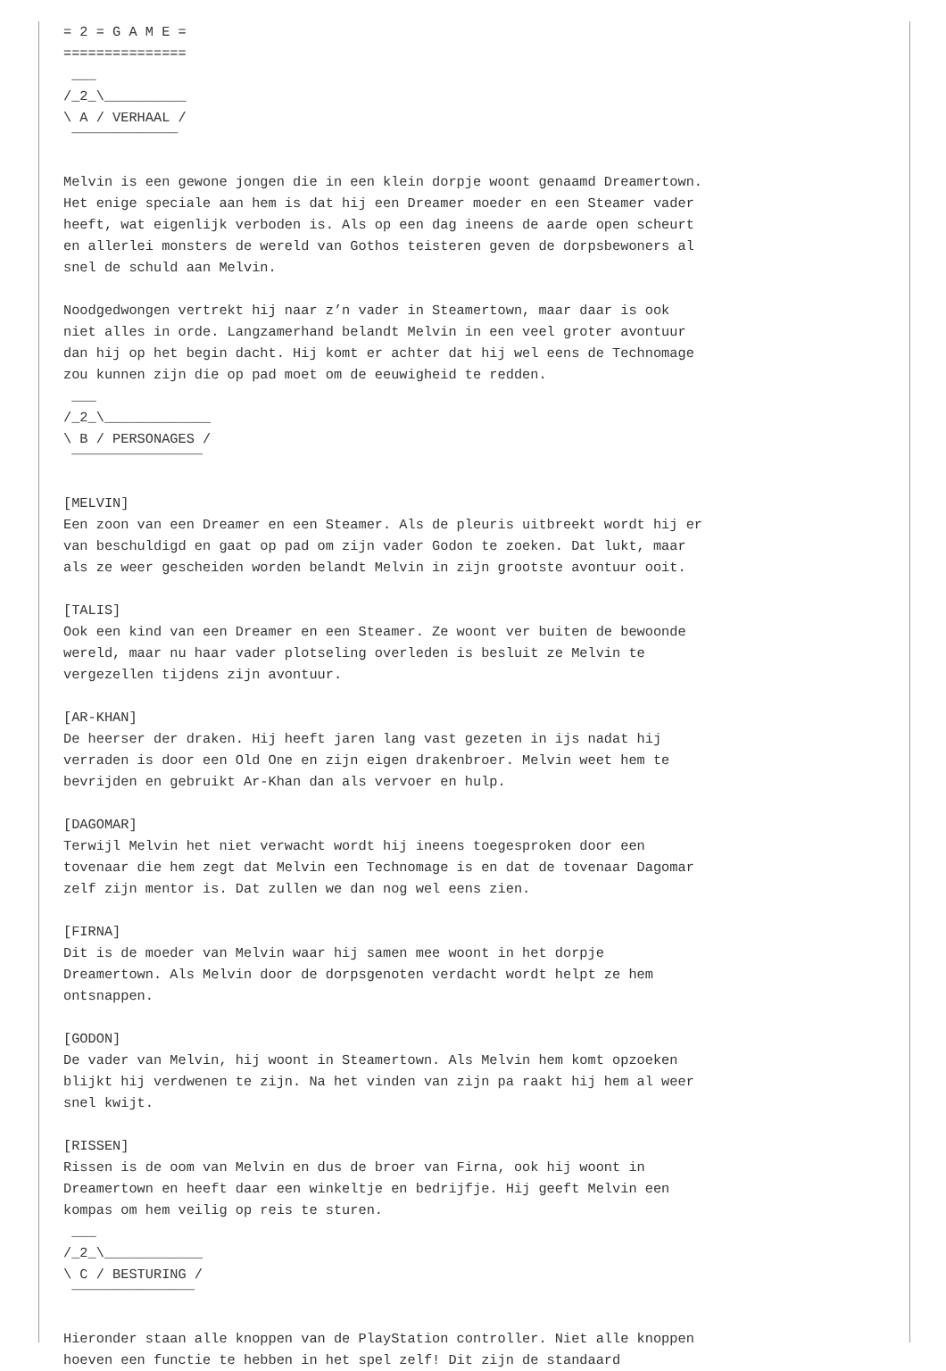= 2 = G A M E =
===============
 ___
/_2_\__________
\ A / VERHAAL /
 ‾‾‾‾‾‾‾‾‾‾‾‾‾

Melvin is een gewone jongen die in een klein dorpje woont genaamd Dreamertown.
Het enige speciale aan hem is dat hij een Dreamer moeder en een Steamer vader
heeft, wat eigenlijk verboden is. Als op een dag ineens de aarde open scheurt
en allerlei monsters de wereld van Gothos teisteren geven de dorpsbewoners al
snel de schuld aan Melvin.

Noodgedwongen vertrekt hij naar z’n vader in Steamertown, maar daar is ook
niet alles in orde. Langzamerhand belandt Melvin in een veel groter avontuur
dan hij op het begin dacht. Hij komt er achter dat hij wel eens de Technomage
zou kunnen zijn die op pad moet om de eeuwigheid te redden.
 ___
/_2_\_____________
\ B / PERSONAGES /
 ‾‾‾‾‾‾‾‾‾‾‾‾‾‾‾‾

[MELVIN]
Een zoon van een Dreamer en een Steamer. Als de pleuris uitbreekt wordt hij er
van beschuldigd en gaat op pad om zijn vader Godon te zoeken. Dat lukt, maar
als ze weer gescheiden worden belandt Melvin in zijn grootste avontuur ooit.

[TALIS]
Ook een kind van een Dreamer en een Steamer. Ze woont ver buiten de bewoonde
wereld, maar nu haar vader plotseling overleden is besluit ze Melvin te
vergezellen tijdens zijn avontuur.

[AR-KHAN]
De heerser der draken. Hij heeft jaren lang vast gezeten in ijs nadat hij
verraden is door een Old One en zijn eigen drakenbroer. Melvin weet hem te
bevrijden en gebruikt Ar-Khan dan als vervoer en hulp.

[DAGOMAR]
Terwijl Melvin het niet verwacht wordt hij ineens toegesproken door een
tovenaar die hem zegt dat Melvin een Technomage is en dat de tovenaar Dagomar
zelf zijn mentor is. Dat zullen we dan nog wel eens zien.

[FIRNA]
Dit is de moeder van Melvin waar hij samen mee woont in het dorpje
Dreamertown. Als Melvin door de dorpsgenoten verdacht wordt helpt ze hem
ontsnappen.

[GODON]
De vader van Melvin, hij woont in Steamertown. Als Melvin hem komt opzoeken
blijkt hij verdwenen te zijn. Na het vinden van zijn pa raakt hij hem al weer
snel kwijt.

[RISSEN]
Rissen is de oom van Melvin en dus de broer van Firna, ook hij woont in
Dreamertown en heeft daar een winkeltje en bedrijfje. Hij geeft Melvin een
kompas om hem veilig op reis te sturen.
 ___
/_2_\____________
\ C / BESTURING /
 ‾‾‾‾‾‾‾‾‾‾‾‾‾‾‾

Hieronder staan alle knoppen van de PlayStation controller. Niet alle knoppen
hoeven een functie te hebben in het spel zelf! Dit zijn de standaard